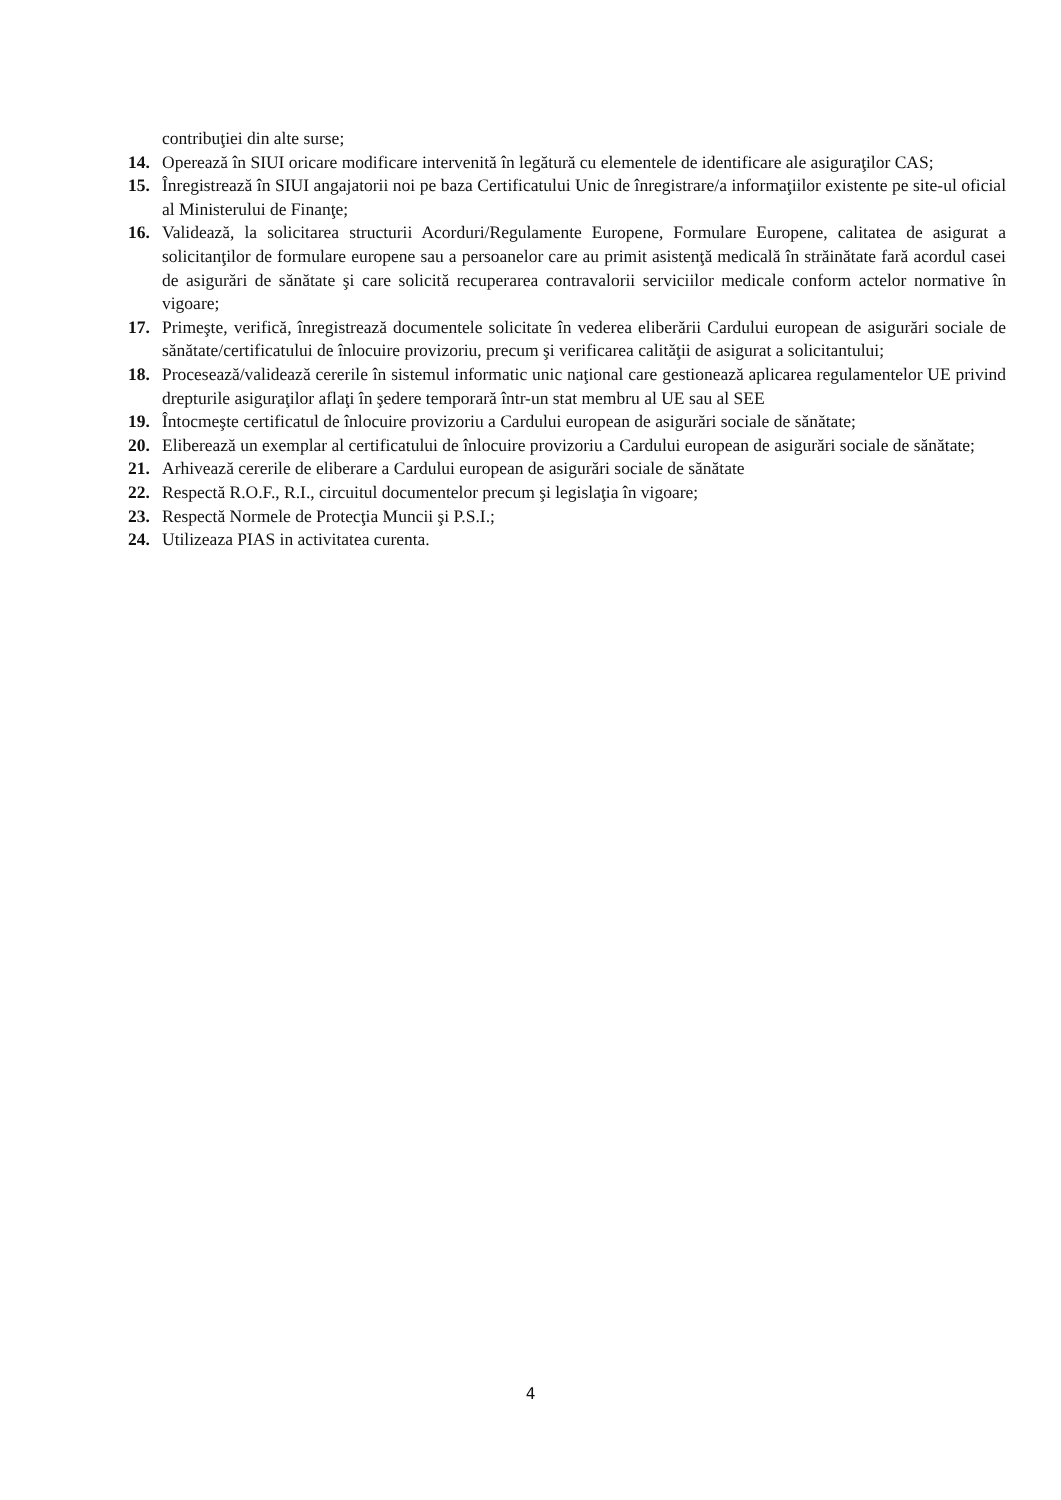contribuţiei din alte surse;
14. Operează în SIUI oricare modificare intervenită în legătură cu elementele de identificare ale asiguraţilor CAS;
15. Înregistrează în SIUI angajatorii noi pe baza Certificatului Unic de înregistrare/a informaţiilor existente pe site-ul oficial al Ministerului de Finanţe;
16. Validează, la solicitarea structurii Acorduri/Regulamente Europene, Formulare Europene, calitatea de asigurat a solicitanţilor de formulare europene sau a persoanelor care au primit asistenţă medicală în străinătate fară acordul casei de asigurări de sănătate şi care solicită recuperarea contravalorii serviciilor medicale conform actelor normative în vigoare;
17. Primeşte, verifică, înregistrează documentele solicitate în vederea eliberării Cardului european de asigurări sociale de sănătate/certificatului de înlocuire provizoriu, precum şi verificarea calităţii de asigurat a solicitantului;
18. Procesează/validează cererile în sistemul informatic unic naţional care gestionează aplicarea regulamentelor UE privind drepturile asiguraţilor aflaţi în şedere temporară într-un stat membru al UE sau al SEE
19. Întocmeşte certificatul de înlocuire provizoriu a Cardului european de asigurări sociale de sănătate;
20. Eliberează un exemplar al certificatului de înlocuire provizoriu a Cardului european de asigurări sociale de sănătate;
21. Arhivează cererile de eliberare a Cardului european de asigurări sociale de sănătate
22. Respectă R.O.F., R.I., circuitul documentelor precum şi legislaţia în vigoare;
23. Respectă Normele de Protecţia Muncii şi P.S.I.;
24. Utilizeaza PIAS in activitatea curenta.
4